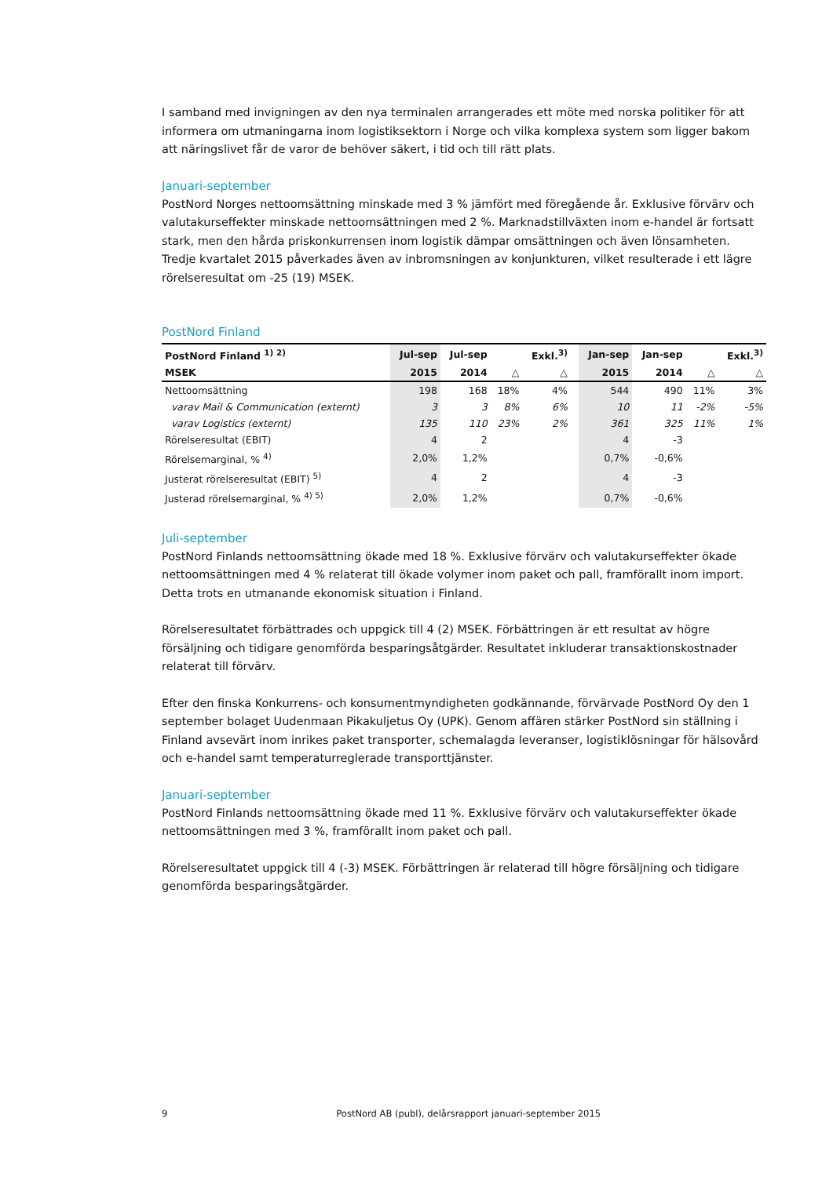I samband med invigningen av den nya terminalen arrangerades ett möte med norska politiker för att informera om utmaningarna inom logistiksektorn i Norge och vilka komplexa system som ligger bakom att näringslivet får de varor de behöver säkert, i tid och till rätt plats.
Januari-september
PostNord Norges nettoomsättning minskade med 3 % jämfört med föregående år. Exklusive förvärv och valutakurseffekter minskade nettoomsättningen med 2 %. Marknadstillväxten inom e-handel är fortsatt stark, men den hårda priskonkurrensen inom logistik dämpar omsättningen och även lönsamheten. Tredje kvartalet 2015 påverkades även av inbromsningen av konjunkturen, vilket resulterade i ett lägre rörelseresultat om -25 (19) MSEK.
PostNord Finland
| PostNord Finland <sup>1) 2)</sup> | Jul-sep | Jul-sep | | Exkl.<sup>3)</sup> | | Jan-sep | Jan-sep | | Exkl.<sup>3)</sup> |
| MSEK | 2015 | 2014 | △ | △ | | 2015 | 2014 | △ | △ |
| Nettoomsättning | 198 | 168 | 18% | 4% | | 544 | 490 | 11% | 3% |
| varav Mail & Communication (externt) | 3 | 3 | 8% | 6% | | 10 | 11 | -2% | -5% |
| varav Logistics (externt) | 135 | 110 | 23% | 2% | | 361 | 325 | 11% | 1% |
| Rörelseresultat (EBIT) | 4 | 2 | | | | 4 | -3 | | |
| Rörelsemarginal, % <sup>4)</sup> | 2,0% | 1,2% | | | | 0,7% | -0,6% | | |
| Justerat rörelseresultat (EBIT) <sup>5)</sup> | 4 | 2 | | | | 4 | -3 | | |
| Justerad rörelsemarginal, % <sup>4) 5)</sup> | 2,0% | 1,2% | | | | 0,7% | -0,6% | | |
Juli-september
PostNord Finlands nettoomsättning ökade med 18 %. Exklusive förvärv och valutakurseffekter ökade nettoomsättningen med 4 % relaterat till ökade volymer inom paket och pall, framförallt inom import. Detta trots en utmanande ekonomisk situation i Finland.
Rörelseresultatet förbättrades och uppgick till 4 (2) MSEK. Förbättringen är ett resultat av högre försäljning och tidigare genomförda besparingsåtgärder. Resultatet inkluderar transaktionskostnader relaterat till förvärv.
Efter den finska Konkurrens- och konsumentmyndigheten godkännande, förvärvade PostNord Oy den 1 september bolaget Uudenmaan Pikakuljetus Oy (UPK). Genom affären stärker PostNord sin ställning i Finland avsevärt inom inrikes paket transporter, schemalagda leveranser, logistiklösningar för hälsovård och e-handel samt temperaturreglerade transporttjänster.
Januari-september
PostNord Finlands nettoomsättning ökade med 11 %. Exklusive förvärv och valutakurseffekter ökade nettoomsättningen med 3 %, framförallt inom paket och pall.
Rörelseresultatet uppgick till 4 (-3) MSEK. Förbättringen är relaterad till högre försäljning och tidigare genomförda besparingsåtgärder.
9 PostNord AB (publ), delårsrapport januari-september 2015